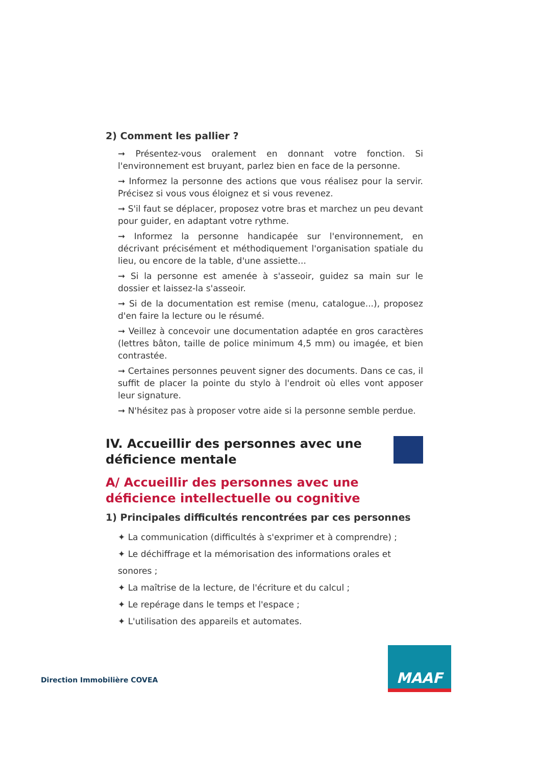2) Comment les pallier ?
➞ Présentez-vous oralement en donnant votre fonction. Si l'environnement est bruyant, parlez bien en face de la personne.
➞ Informez la personne des actions que vous réalisez pour la servir. Précisez si vous vous éloignez et si vous revenez.
➞ S'il faut se déplacer, proposez votre bras et marchez un peu devant pour guider, en adaptant votre rythme.
➞ Informez la personne handicapée sur l'environnement, en décrivant précisément et méthodiquement l'organisation spatiale du lieu, ou encore de la table, d'une assiette...
➞ Si la personne est amenée à s'asseoir, guidez sa main sur le dossier et laissez-la s'asseoir.
➞ Si de la documentation est remise (menu, catalogue...), proposez d'en faire la lecture ou le résumé.
➞ Veillez à concevoir une documentation adaptée en gros caractères (lettres bâton, taille de police minimum 4,5 mm) ou imagée, et bien contrastée.
➞ Certaines personnes peuvent signer des documents. Dans ce cas, il suffit de placer la pointe du stylo à l'endroit où elles vont apposer leur signature.
➞ N'hésitez pas à proposer votre aide si la personne semble perdue.
IV. Accueillir des personnes avec une déficience mentale
A/ Accueillir des personnes avec une déficience intellectuelle ou cognitive
1) Principales difficultés rencontrées par ces personnes
✦ La communication (difficultés à s'exprimer et à comprendre) ;
✦ Le déchiffrage et la mémorisation des informations orales et sonores ;
✦ La maîtrise de la lecture, de l'écriture et du calcul ;
✦ Le repérage dans le temps et l'espace ;
✦ L'utilisation des appareils et automates.
Direction Immobilière COVEA
MAAF